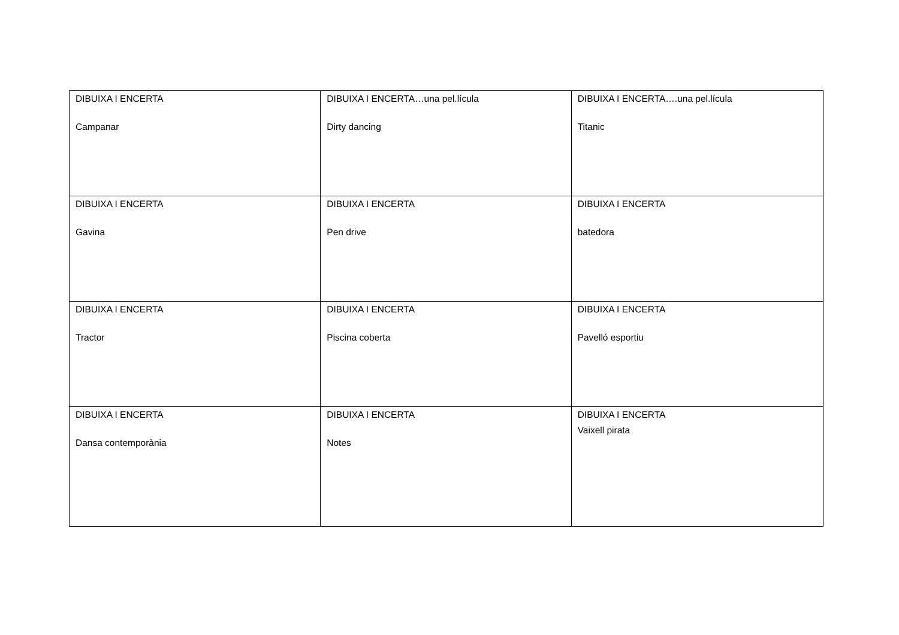| DIBUIXA I ENCERTA Campanar | DIBUIXA I ENCERTA…una pel.lícula Dirty dancing | DIBUIXA I ENCERTA….una pel.lícula Titanic |
| DIBUIXA I ENCERTA Gavina | DIBUIXA I ENCERTA Pen drive | DIBUIXA I ENCERTA batedora |
| DIBUIXA I ENCERTA Tractor | DIBUIXA I ENCERTA Piscina coberta | DIBUIXA I ENCERTA Pavelló esportiu |
| DIBUIXA I ENCERTA Dansa contemporània | DIBUIXA I ENCERTA Notes | DIBUIXA I ENCERTA Vaixell pirata |